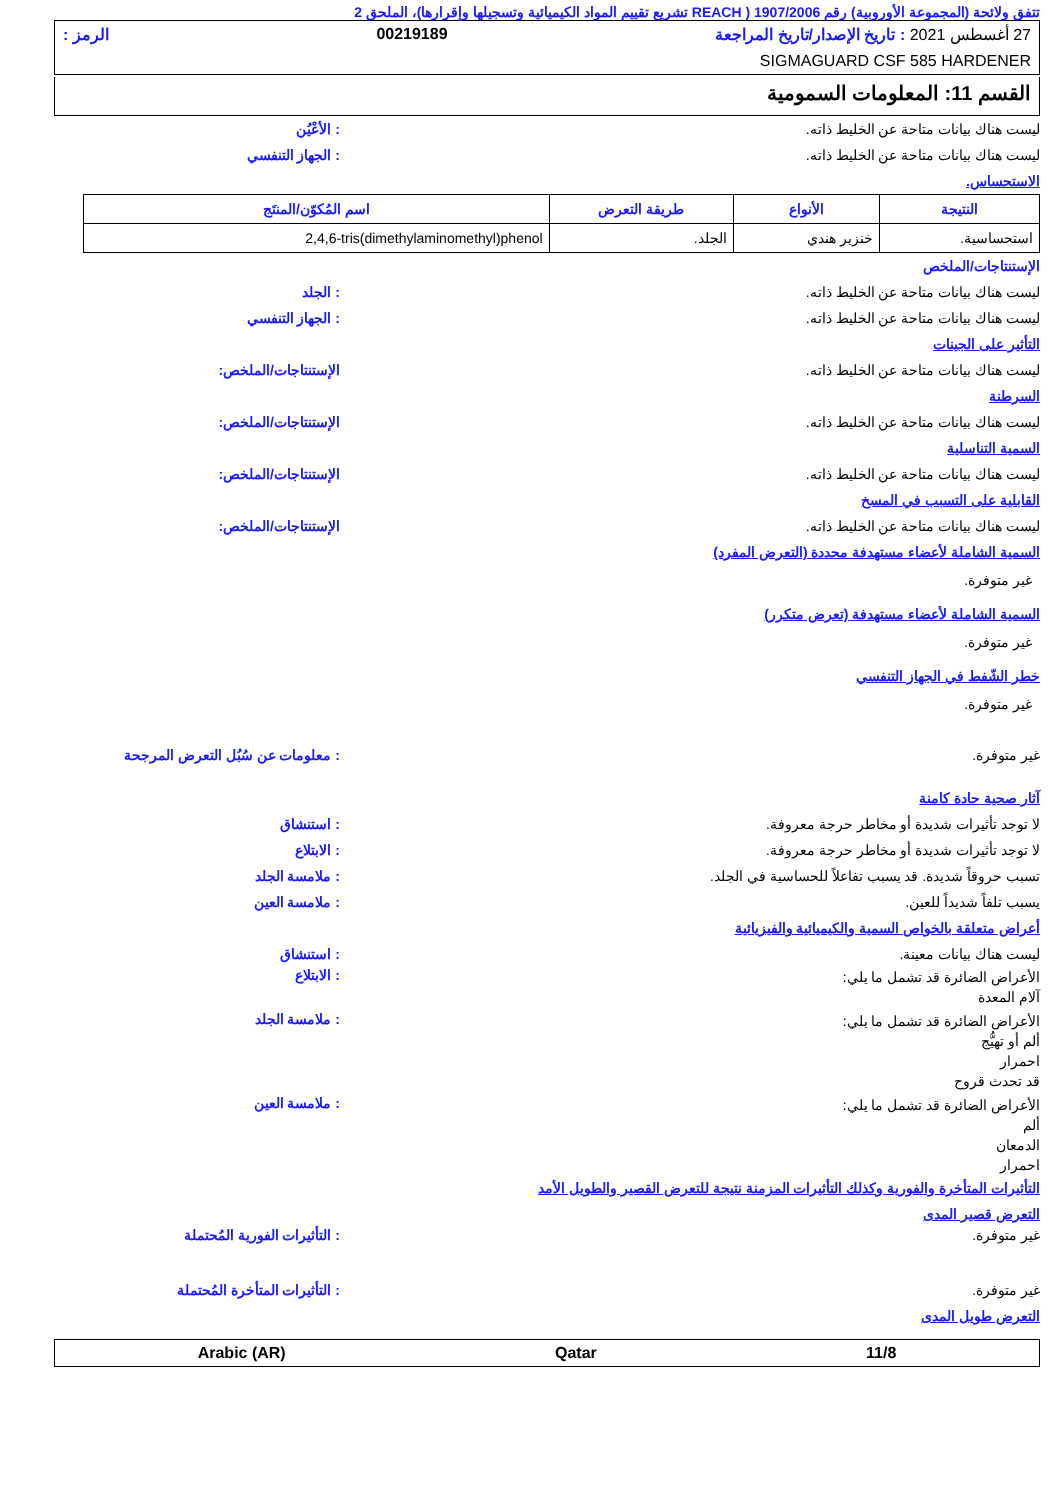تتفق ولائحة (المجموعة الأوروبية) رقم 1907/2006 ( REACH تشريع تقييم المواد الكيميائية وتسجيلها وإقرارها)، الملحق 2
27 أغسطس 2021 : تاريخ الإصدار/تاريخ المراجعة 00219189 الرمز :
SIGMAGUARD CSF 585 HARDENER
القسم 11: المعلومات السمومية
ليست هناك بيانات متاحة عن الخليط ذاته.: الأعْيُن
ليست هناك بيانات متاحة عن الخليط ذاته.: الجهاز التنفسي
الاستحساس.
| النتيجة | الأنواع | طريقة التعرض | اسم المُكوّن/المنتَج |
| --- | --- | --- | --- |
| استحساسية. | خنزير هندي | الجلد. | 2,4,6-tris(dimethylaminomethyl)phenol |
الإستنتاجات/الملخص
ليست هناك بيانات متاحة عن الخليط ذاته.: الجلد
ليست هناك بيانات متاحة عن الخليط ذاته.: الجهاز التنفسي
التأثير على الجينات
ليست هناك بيانات متاحة عن الخليط ذاته. الإستنتاجات/الملخص:
السرطنة
ليست هناك بيانات متاحة عن الخليط ذاته. الإستنتاجات/الملخص:
السمية التناسلية
ليست هناك بيانات متاحة عن الخليط ذاته. الإستنتاجات/الملخص:
القابلية على التسبب في المسخ
ليست هناك بيانات متاحة عن الخليط ذاته. الإستنتاجات/الملخص:
السمية الشاملة لأعضاء مستهدفة محددة (التعرض المفرد)
غير متوفرة.
السمية الشاملة لأعضاء مستهدفة (تعرض متكرر)
غير متوفرة.
خطر الشّفط في الجهاز التنفسي
غير متوفرة.
غير متوفرة.: معلومات عن سُبُل التعرض المرجحة
آثار صحية حادة كامنة
لا توجد تأثيرات شديدة أو مخاطر حرجة معروفة.: استنشاق
لا توجد تأثيرات شديدة أو مخاطر حرجة معروفة.: الابتلاع
تسبب حروقاً شديدة. قد يسبب تفاعلاً للحساسية في الجلد.: ملامسة الجلد
يسبب تلفاً شديداً للعين.: ملامسة العين
أعراض متعلقة بالخواص السمية والكيميائية والفيزيائية
ليست هناك بيانات معينة.: استنشاق
الأعراض الضائرة قد تشمل ما يلي:
آلام المعدة: الابتلاع
الأعراض الضائرة قد تشمل ما يلي:
ألم أو تهيُّج
احمرار
قد تحدث قروح: ملامسة الجلد
الأعراض الضائرة قد تشمل ما يلي:
ألم
الدمعان
احمرار: ملامسة العين
التأثيرات المتأخرة والفورية وكذلك التأثيرات المزمنة نتيجة للتعرض القصير والطويل الأمد
التعرض قصير المدى
غير متوفرة.: التأثيرات الفورية المُحتملة
غير متوفرة.: التأثيرات المتأخرة المُحتملة
التعرض طويل المدى
11/8 Qatar Arabic (AR)